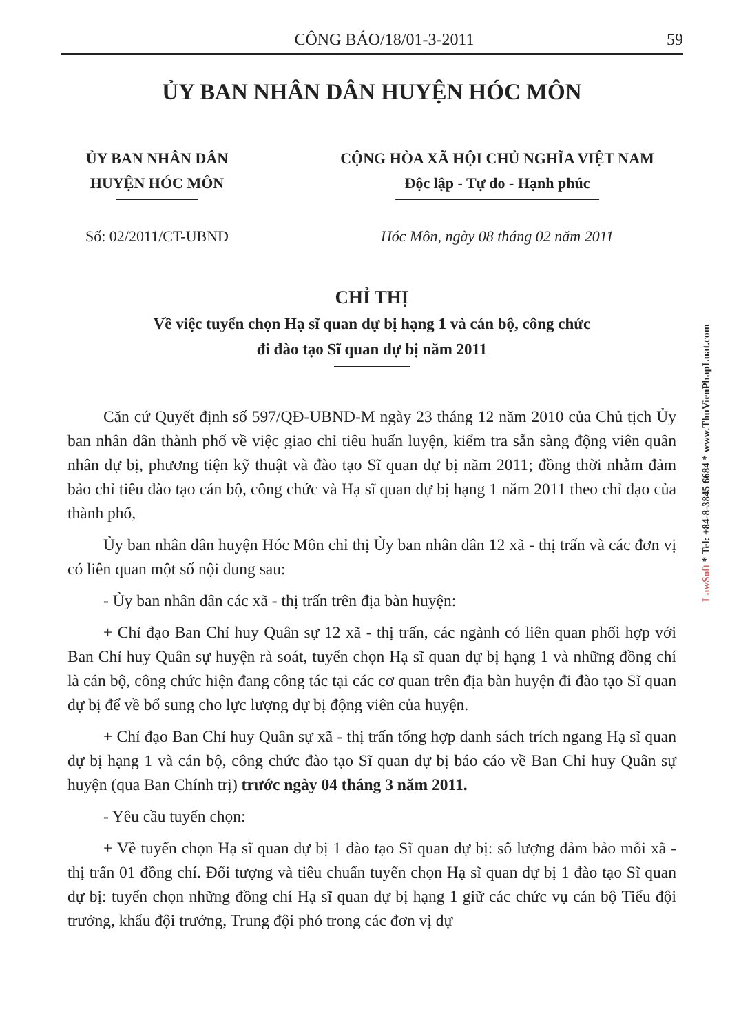CÔNG BÁO/18/01-3-2011 59
ỦY BAN NHÂN DÂN HUYỆN HÓC MÔN
ỦY BAN NHÂN DÂN
HUYỆN HÓC MÔN
CỘNG HÒA XÃ HỘI CHỦ NGHĨA VIỆT NAM
Độc lập - Tự do - Hạnh phúc
Số: 02/2011/CT-UBND Hóc Môn, ngày 08 tháng 02 năm 2011
CHỈ THỊ
Về việc tuyển chọn Hạ sĩ quan dự bị hạng 1 và cán bộ, công chức
đi đào tạo Sĩ quan dự bị năm 2011
Căn cứ Quyết định số 597/QĐ-UBND-M ngày 23 tháng 12 năm 2010 của Chủ tịch Ủy ban nhân dân thành phố về việc giao chỉ tiêu huấn luyện, kiểm tra sẵn sàng động viên quân nhân dự bị, phương tiện kỹ thuật và đào tạo Sĩ quan dự bị năm 2011; đồng thời nhằm đảm bảo chỉ tiêu đào tạo cán bộ, công chức và Hạ sĩ quan dự bị hạng 1 năm 2011 theo chỉ đạo của thành phố,
Ủy ban nhân dân huyện Hóc Môn chỉ thị Ủy ban nhân dân 12 xã - thị trấn và các đơn vị có liên quan một số nội dung sau:
- Ủy ban nhân dân các xã - thị trấn trên địa bàn huyện:
+ Chỉ đạo Ban Chỉ huy Quân sự 12 xã - thị trấn, các ngành có liên quan phối hợp với Ban Chỉ huy Quân sự huyện rà soát, tuyển chọn Hạ sĩ quan dự bị hạng 1 và những đồng chí là cán bộ, công chức hiện đang công tác tại các cơ quan trên địa bàn huyện đi đào tạo Sĩ quan dự bị để về bổ sung cho lực lượng dự bị động viên của huyện.
+ Chỉ đạo Ban Chỉ huy Quân sự xã - thị trấn tổng hợp danh sách trích ngang Hạ sĩ quan dự bị hạng 1 và cán bộ, công chức đào tạo Sĩ quan dự bị báo cáo về Ban Chỉ huy Quân sự huyện (qua Ban Chính trị) trước ngày 04 tháng 3 năm 2011.
- Yêu cầu tuyển chọn:
+ Về tuyển chọn Hạ sĩ quan dự bị 1 đào tạo Sĩ quan dự bị: số lượng đảm bảo mỗi xã - thị trấn 01 đồng chí. Đối tượng và tiêu chuẩn tuyển chọn Hạ sĩ quan dự bị 1 đào tạo Sĩ quan dự bị: tuyển chọn những đồng chí Hạ sĩ quan dự bị hạng 1 giữ các chức vụ cán bộ Tiểu đội trưởng, khẩu đội trưởng, Trung đội phó trong các đơn vị dự
LawSoft * Tel: +84-8-3845 6684 * www.ThuVienPhapLuat.com